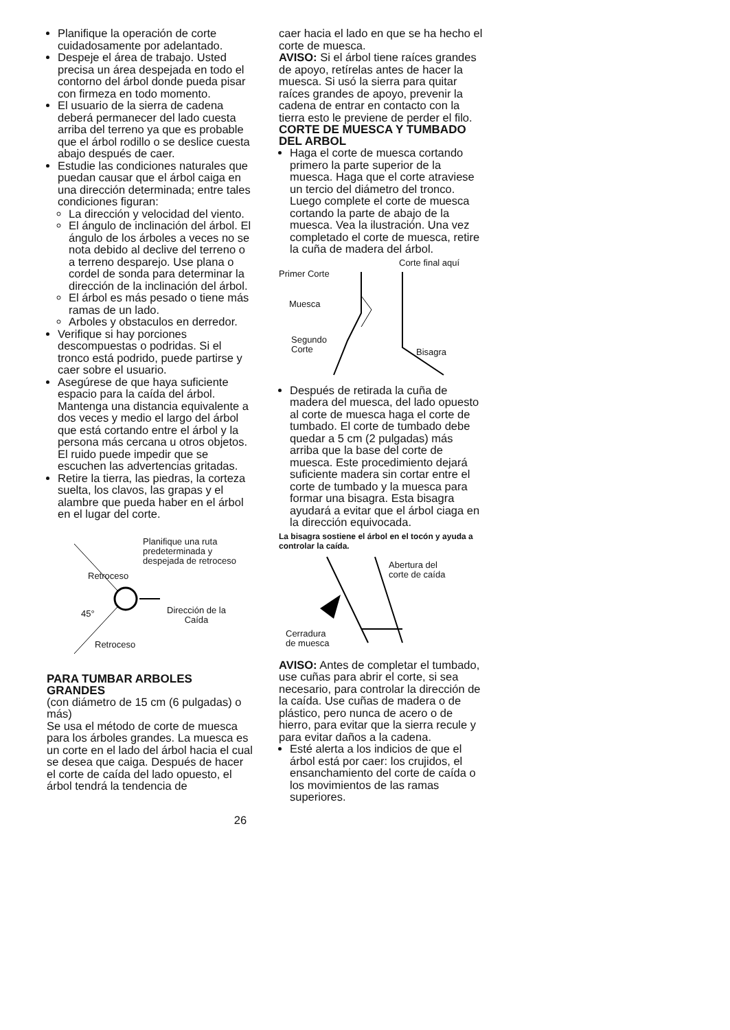Planifique la operación de corte cuidadosamente por adelantado.
Despeje el área de trabajo. Usted precisa un área despejada en todo el contorno del árbol donde pueda pisar con firmeza en todo momento.
El usuario de la sierra de cadena deberá permanecer del lado cuesta arriba del terreno ya que es probable que el árbol rodillo o se deslice cuesta abajo después de caer.
Estudie las condiciones naturales que puedan causar que el árbol caiga en una dirección determinada; entre tales condiciones figuran:
La dirección y velocidad del viento.
El ángulo de inclinación del árbol. El ángulo de los árboles a veces no se nota debido al declive del terreno o a terreno desparejo. Use plana o cordel de sonda para determinar la dirección de la inclinación del árbol.
El árbol es más pesado o tiene más ramas de un lado.
Arboles y obstaculos en derredor.
Verifique si hay porciones descompuestas o podridas. Si el tronco está podrido, puede partirse y caer sobre el usuario.
Asegúrese de que haya suficiente espacio para la caída del árbol. Mantenga una distancia equivalente a dos veces y medio el largo del árbol que está cortando entre el árbol y la persona más cercana u otros objetos. El ruido puede impedir que se escuchen las advertencias gritadas.
Retire la tierra, las piedras, la corteza suelta, los clavos, las grapas y el alambre que pueda haber en el árbol en el lugar del corte.
Planifique una ruta
predeterminada y
despejada de retroceso
Retroceso
45°
Dirección de la
Caída
Retroceso
PARA TUMBAR ARBOLES GRANDES
(con diámetro de 15 cm (6 pulgadas) o más)
Se usa el método de corte de muesca para los árboles grandes. La muesca es un corte en el lado del árbol hacia el cual se desea que caiga. Después de hacer el corte de caída del lado opuesto, el árbol tendrá la tendencia de
caer hacia el lado en que se ha hecho el corte de muesca.
AVISO: Si el árbol tiene raíces grandes de apoyo, retírelas antes de hacer la muesca. Si usó la sierra para quitar raíces grandes de apoyo, prevenir la cadena de entrar en contacto con la tierra esto le previene de perder el filo.
CORTE DE MUESCA Y TUMBADO DEL ARBOL
Haga el corte de muesca cortando primero la parte superior de la muesca. Haga que el corte atraviese un tercio del diámetro del tronco. Luego complete el corte de muesca cortando la parte de abajo de la muesca. Vea la ilustración. Una vez completado el corte de muesca, retire la cuña de madera del árbol.
Corte final aquí
Primer Corte
Muesca
Segundo
Corte
Bisagra
Después de retirada la cuña de madera del muesca, del lado opuesto al corte de muesca haga el corte de tumbado. El corte de tumbado debe quedar a 5 cm (2 pulgadas) más arriba que la base del corte de muesca. Este procedimiento dejará suficiente madera sin cortar entre el corte de tumbado y la muesca para formar una bisagra. Esta bisagra ayudará a evitar que el árbol ciaga en la dirección equivocada.
La bisagra sostiene el árbol en el tocón y ayuda a controlar la caída.
Abertura del
corte de caída
Cerradura
de muesca
AVISO: Antes de completar el tumbado, use cuñas para abrir el corte, si sea necesario, para controlar la dirección de la caída. Use cuñas de madera o de plástico, pero nunca de acero o de hierro, para evitar que la sierra recule y para evitar daños a la cadena.
Esté alerta a los indicios de que el árbol está por caer: los crujidos, el ensanchamiento del corte de caída o los movimientos de las ramas superiores.
26